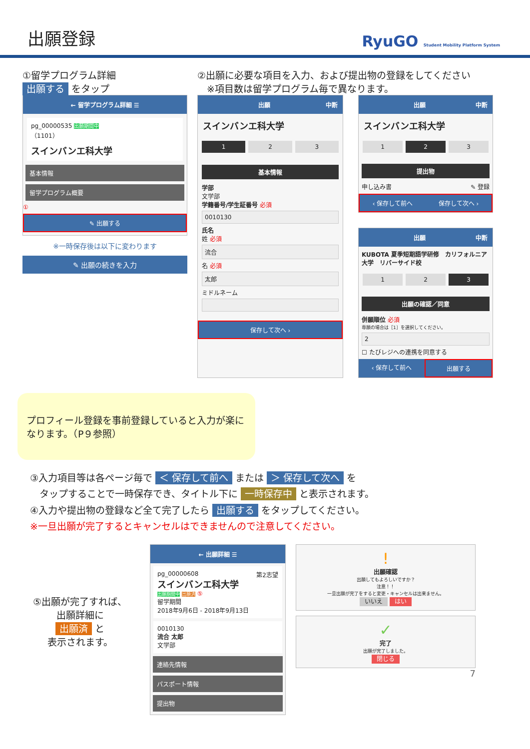出願登録
RyuGO Student Mobility Platform System
①留学プログラム詳細
出願する をタップ
← 留学プログラム詳細 ☰
pg_00000535 出願期間中
（1101）
スインバンエ科大学
基本情報
留学プログラム概要
①
✎ 出願する
※一時保存後は以下に変わります
✎ 出願の続きを入力
②出願に必要な項目を入力、および提出物の登録をしてください
　※項目数は留学プログラム毎で異なります。
出願 中断
スインバンエ科大学
1 2 3
基本情報
学部
文学部
学籍番号/学生証番号 必須
0010130
氏名
姓 必須
流合
名 必須
太郎
ミドルネーム
保存して次へ ›
出願 中断
スインバンエ科大学
1 2 3
提出物
申し込み書 ✎ 登録
‹ 保存して前へ 保存して次へ ›
出願 中断
KUBOTA 夏季短期語学研修　カリフォルニア大学　リバーサイド校
1 2 3
出願の確認／同意
併願順位 必須
専願の場合は［1］を選択してください。
2
☐ たびレジへの連携を同意する
‹ 保存して前へ 出願する
プロフィール登録を事前登録していると入力が楽になります。（P９参照）
③入力項目等は各ページ毎で ＜ 保存して前へ または ＞ 保存して次へ を
　タップすることで一時保存でき、タイトル下に 一時保存中 と表示されます。
④入力や提出物の登録など全て完了したら 出願する をタップしてください。
※一旦出願が完了するとキャンセルはできませんので注意してください。
⑤出願が完了すれば、
出願詳細に
出願済 と
表示されます。
← 出願詳細 ☰
pg_00000608 第2志望
スインバンエ科大学
出願期間中 出願済 ⑤
留学期間
2018年9月6日 - 2018年9月13日
0010130
流合 太郎
文学部
連絡先情報
パスポート情報
提出物
!
出願確認
出願してもよろしいですか？
注意！！
一旦出願が完了をすると変更・キャンセルは出来ません。
いいえ はい
✓
完了
出願が完了しました。
閉じる
7